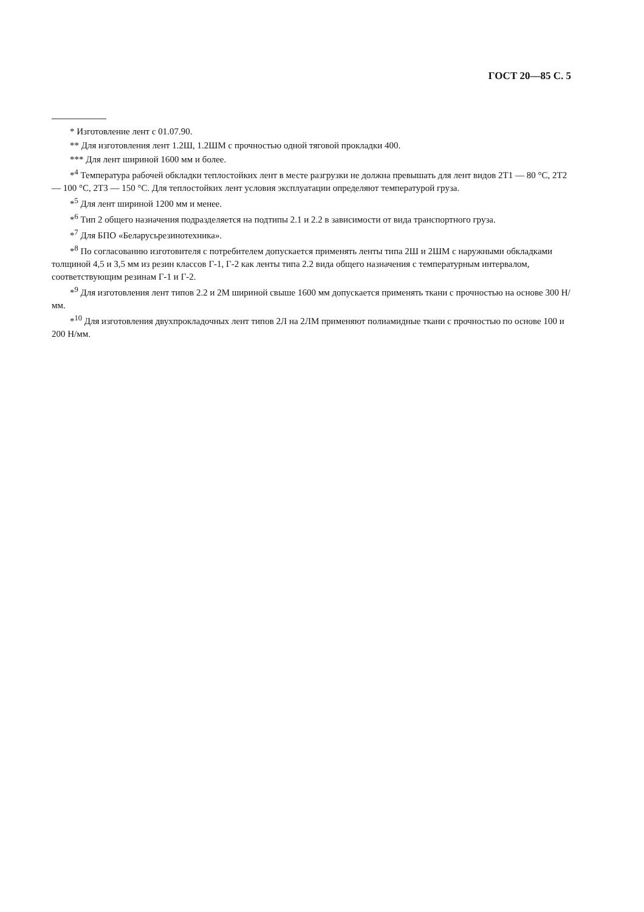ГОСТ 20—85 С. 5
* Изготовление лент с 01.07.90.
** Для изготовления лент 1.2Ш, 1.2ШМ с прочностью одной тяговой прокладки 400.
*** Для лент шириной 1600 мм и более.
*<sup>4</sup> Температура рабочей обкладки теплостойких лент в месте разгрузки не должна превышать для лент видов 2Т1 — 80 °С, 2Т2 — 100 °С, 2Т3 — 150 °С. Для теплостойких лент условия эксплуатации определяют температурой груза.
*<sup>5</sup> Для лент шириной 1200 мм и менее.
*<sup>6</sup> Тип 2 общего назначения подразделяется на подтипы 2.1 и 2.2 в зависимости от вида транспортного груза.
*<sup>7</sup> Для БПО «Беларусьрезинотехника».
*<sup>8</sup> По согласованию изготовителя с потребителем допускается применять ленты типа 2Ш и 2ШМ с наружными обкладками толщиной 4,5 и 3,5 мм из резин классов Г-1, Г-2 как ленты типа 2.2 вида общего назначения с температурным интервалом, соответствующим резинам Г-1 и Г-2.
*<sup>9</sup> Для изготовления лент типов 2.2 и 2М шириной свыше 1600 мм допускается применять ткани с прочностью на основе 300 Н/мм.
*<sup>10</sup> Для изготовления двухпрокладочных лент типов 2Л на 2ЛМ применяют полиамидные ткани с прочностью по основе 100 и 200 Н/мм.